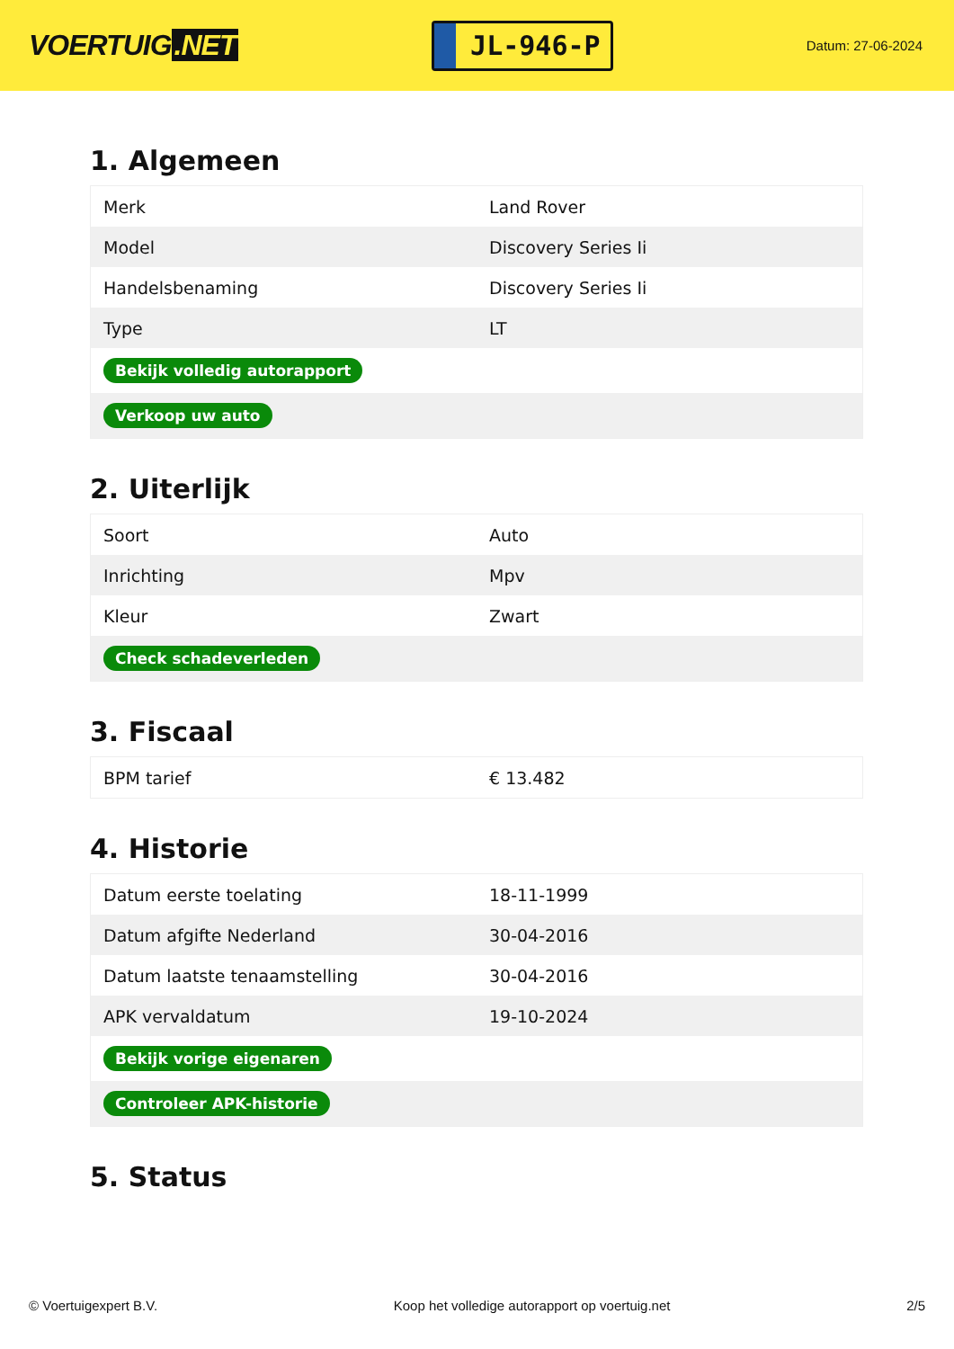VOERTUIG.NET
JL-946-P
Datum: 27-06-2024
1. Algemeen
| Merk | Land Rover |
| Model | Discovery Series Ii |
| Handelsbenaming | Discovery Series Ii |
| Type | LT |
| Bekijk volledig autorapport | |
| Verkoop uw auto | |
2. Uiterlijk
| Soort | Auto |
| Inrichting | Mpv |
| Kleur | Zwart |
| Check schadeverleden | |
3. Fiscaal
| BPM tarief | € 13.482 |
4. Historie
| Datum eerste toelating | 18-11-1999 |
| Datum afgifte Nederland | 30-04-2016 |
| Datum laatste tenaamstelling | 30-04-2016 |
| APK vervaldatum | 19-10-2024 |
| Bekijk vorige eigenaren | |
| Controleer APK-historie | |
5. Status
© Voertuigexpert B.V. Koop het volledige autorapport op voertuig.net 2/5